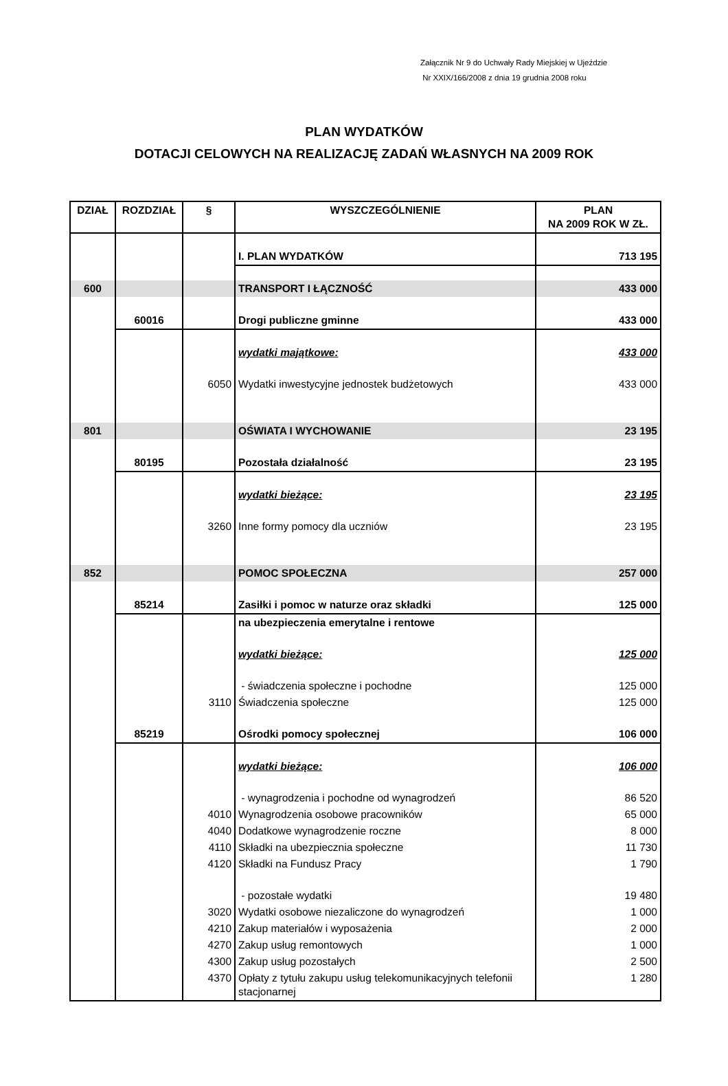Załącznik Nr 9 do Uchwały Rady Miejskiej w Ujeździe
Nr XXIX/166/2008 z dnia 19 grudnia 2008 roku
PLAN WYDATKÓW
DOTACJI CELOWYCH NA REALIZACJĘ ZADAŃ WŁASNYCH NA 2009 ROK
| DZIAŁ | ROZDZIAŁ | § | WYSZCZEGÓLNIENIE | PLAN NA 2009 ROK W ZŁ. |
| --- | --- | --- | --- | --- |
| | | | I. PLAN WYDATKÓW | 713 195 |
| 600 | | | TRANSPORT I ŁĄCZNOŚĆ | 433 000 |
| | 60016 | | Drogi publiczne gminne | 433 000 |
| | | | wydatki majątkowe: | 433 000 |
| | | 6050 | Wydatki inwestycyjne jednostek budżetowych | 433 000 |
| 801 | | | OŚWIATA I WYCHOWANIE | 23 195 |
| | 80195 | | Pozostała działalność | 23 195 |
| | | | wydatki bieżące: | 23 195 |
| | | 3260 | Inne formy pomocy dla uczniów | 23 195 |
| 852 | | | POMOC SPOŁECZNA | 257 000 |
| | 85214 | | Zasiłki i pomoc w naturze oraz składki | 125 000 |
| | | | na ubezpieczenia emerytalne i rentowe | |
| | | | wydatki bieżące: | 125 000 |
| | | | - świadczenia społeczne i pochodne | 125 000 |
| | | 3110 | Świadczenia społeczne | 125 000 |
| | 85219 | | Ośrodki pomocy społecznej | 106 000 |
| | | | wydatki bieżące: | 106 000 |
| | | | - wynagrodzenia i pochodne od wynagrodzeń | 86 520 |
| | | 4010 | Wynagrodzenia osobowe pracowników | 65 000 |
| | | 4040 | Dodatkowe wynagrodzenie roczne | 8 000 |
| | | 4110 | Składki na ubezpiecznia społeczne | 11 730 |
| | | 4120 | Składki na Fundusz Pracy | 1 790 |
| | | | - pozostałe wydatki | 19 480 |
| | | 3020 | Wydatki osobowe niezaliczone do wynagrodzeń | 1 000 |
| | | 4210 | Zakup materiałów i wyposażenia | 2 000 |
| | | 4270 | Zakup usług remontowych | 1 000 |
| | | 4300 | Zakup usług pozostałych | 2 500 |
| | | 4370 | Opłaty z tytułu zakupu usług telekomunikacyjnych telefonii stacjonarnej | 1 280 |